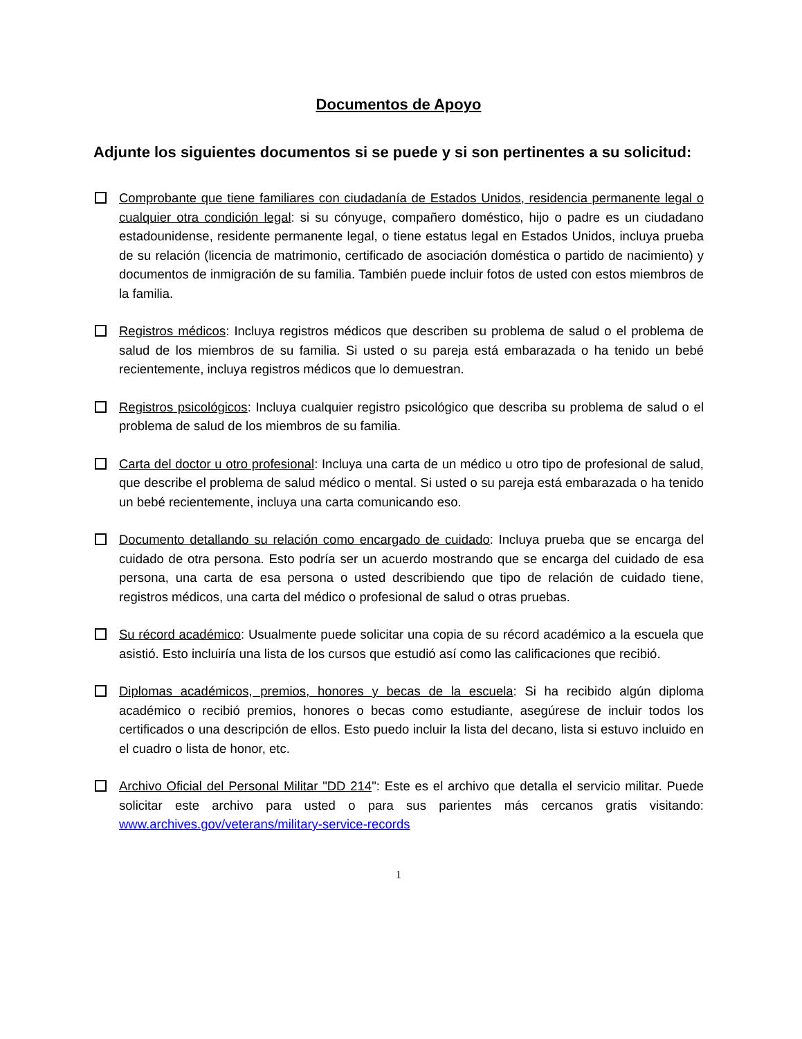Documentos de Apoyo
Adjunte los siguientes documentos si se puede y si son pertinentes a su solicitud:
Comprobante que tiene familiares con ciudadanía de Estados Unidos, residencia permanente legal o cualquier otra condición legal: si su cónyuge, compañero doméstico, hijo o padre es un ciudadano estadounidense, residente permanente legal, o tiene estatus legal en Estados Unidos, incluya prueba de su relación (licencia de matrimonio, certificado de asociación doméstica o partido de nacimiento) y documentos de inmigración de su familia. También puede incluir fotos de usted con estos miembros de la familia.
Registros médicos: Incluya registros médicos que describen su problema de salud o el problema de salud de los miembros de su familia. Si usted o su pareja está embarazada o ha tenido un bebé recientemente, incluya registros médicos que lo demuestran.
Registros psicológicos: Incluya cualquier registro psicológico que describa su problema de salud o el problema de salud de los miembros de su familia.
Carta del doctor u otro profesional: Incluya una carta de un médico u otro tipo de profesional de salud, que describe el problema de salud médico o mental. Si usted o su pareja está embarazada o ha tenido un bebé recientemente, incluya una carta comunicando eso.
Documento detallando su relación como encargado de cuidado: Incluya prueba que se encarga del cuidado de otra persona. Esto podría ser un acuerdo mostrando que se encarga del cuidado de esa persona, una carta de esa persona o usted describiendo que tipo de relación de cuidado tiene, registros médicos, una carta del médico o profesional de salud o otras pruebas.
Su récord académico: Usualmente puede solicitar una copia de su récord académico a la escuela que asistió. Esto incluiría una lista de los cursos que estudió así como las calificaciones que recibió.
Diplomas académicos, premios, honores y becas de la escuela: Si ha recibido algún diploma académico o recibió premios, honores o becas como estudiante, asegúrese de incluir todos los certificados o una descripción de ellos. Esto puedo incluir la lista del decano, lista si estuvo incluido en el cuadro o lista de honor, etc.
Archivo Oficial del Personal Militar "DD 214": Este es el archivo que detalla el servicio militar. Puede solicitar este archivo para usted o para sus parientes más cercanos gratis visitando: www.archives.gov/veterans/military-service-records
1